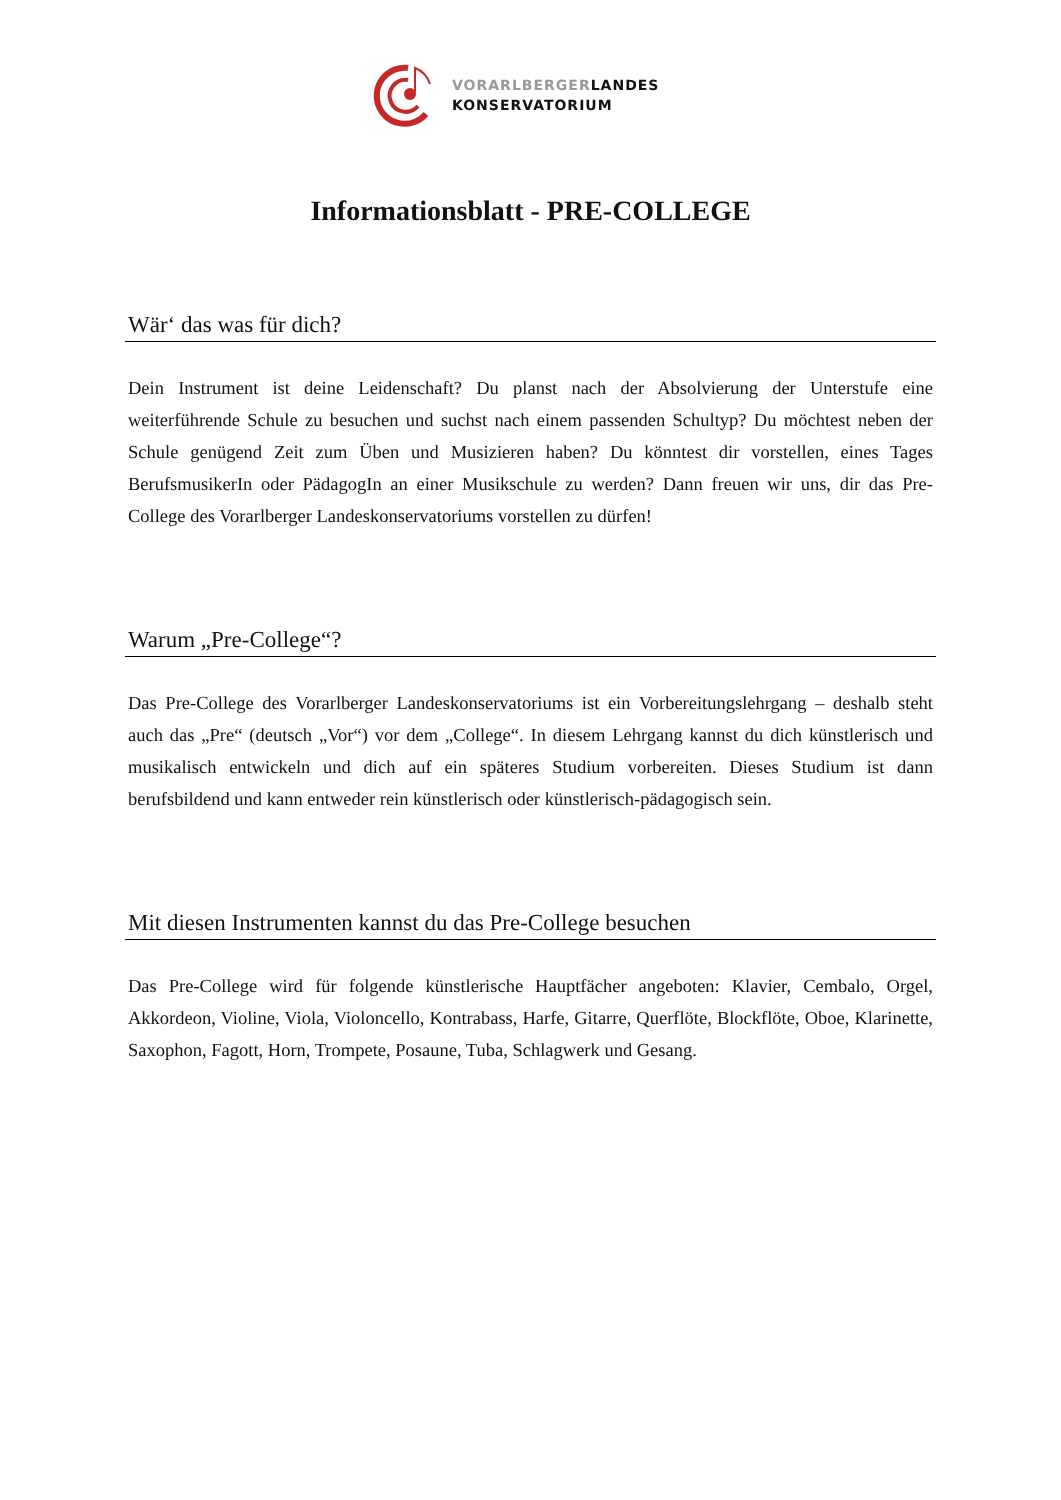VORARLBERGERLANDES
KONSERVATORIUM
Informationsblatt - PRE-COLLEGE
Wär‘ das was für dich?
Dein Instrument ist deine Leidenschaft? Du planst nach der Absolvierung der Unterstufe eine weiterführende Schule zu besuchen und suchst nach einem passenden Schultyp? Du möchtest neben der Schule genügend Zeit zum Üben und Musizieren haben? Du könntest dir vorstellen, eines Tages BerufsmusikerIn oder PädagogIn an einer Musikschule zu werden? Dann freuen wir uns, dir das Pre-College des Vorarlberger Landeskonservatoriums vorstellen zu dürfen!
Warum „Pre-College“?
Das Pre-College des Vorarlberger Landeskonservatoriums ist ein Vorbereitungslehrgang – deshalb steht auch das „Pre“ (deutsch „Vor“) vor dem „College“. In diesem Lehrgang kannst du dich künstlerisch und musikalisch entwickeln und dich auf ein späteres Studium vorbereiten. Dieses Studium ist dann berufsbildend und kann entweder rein künstlerisch oder künstlerisch-pädagogisch sein.
Mit diesen Instrumenten kannst du das Pre-College besuchen
Das Pre-College wird für folgende künstlerische Hauptfächer angeboten: Klavier, Cembalo, Orgel, Akkordeon, Violine, Viola, Violoncello, Kontrabass, Harfe, Gitarre, Querflöte, Blockflöte, Oboe, Klarinette, Saxophon, Fagott, Horn, Trompete, Posaune, Tuba, Schlagwerk und Gesang.